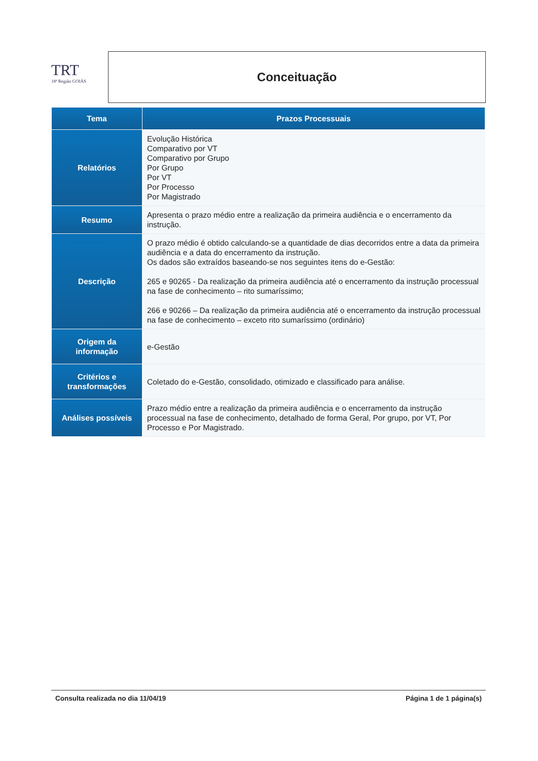TRT
18ª Região GOIÁS
Conceituação
| Tema | Prazos Processuais |
| --- | --- |
| Relatórios | Evolução Histórica Comparativo por VT Comparativo por Grupo Por Grupo Por VT Por Processo Por Magistrado |
| Resumo | Apresenta o prazo médio entre a realização da primeira audiência e o encerramento da instrução. |
| Descrição | O prazo médio é obtido calculando-se a quantidade de dias decorridos entre a data da primeira audiência e a data do encerramento da instrução. Os dados são extraídos baseando-se nos seguintes itens do e-Gestão: 265 e 90265 - Da realização da primeira audiência até o encerramento da instrução processual na fase de conhecimento – rito sumaríssimo; 266 e 90266 – Da realização da primeira audiência até o encerramento da instrução processual na fase de conhecimento – exceto rito sumaríssimo (ordinário) |
| Origem da informação | e-Gestão |
| Critérios e transformações | Coletado do e-Gestão, consolidado, otimizado e classificado para análise. |
| Análises possíveis | Prazo médio entre a realização da primeira audiência e o encerramento da instrução processual na fase de conhecimento, detalhado de forma Geral, Por grupo, por VT, Por Processo e Por Magistrado. |
Consulta realizada no dia 11/04/19 Página 1 de 1 página(s)